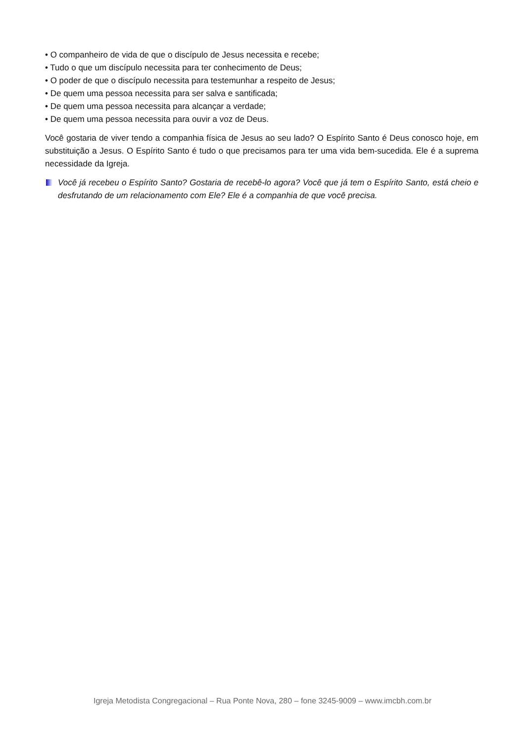• O companheiro de vida de que o discípulo de Jesus necessita e recebe;
• Tudo o que um discípulo necessita para ter conhecimento de Deus;
• O poder de que o discípulo necessita para testemunhar a respeito de Jesus;
• De quem uma pessoa necessita para ser salva e santificada;
• De quem uma pessoa necessita para alcançar a verdade;
• De quem uma pessoa necessita para ouvir a voz de Deus.
Você gostaria de viver tendo a companhia física de Jesus ao seu lado? O Espírito Santo é Deus conosco hoje, em substituição a Jesus. O Espírito Santo é tudo o que precisamos para ter uma vida bem-sucedida. Ele é a suprema necessidade da Igreja.
Você já recebeu o Espírito Santo? Gostaria de recebê-lo agora? Você que já tem o Espírito Santo, está cheio e desfrutando de um relacionamento com Ele? Ele é a companhia de que você precisa.
Igreja Metodista Congregacional – Rua Ponte Nova, 280 – fone 3245-9009 – www.imcbh.com.br